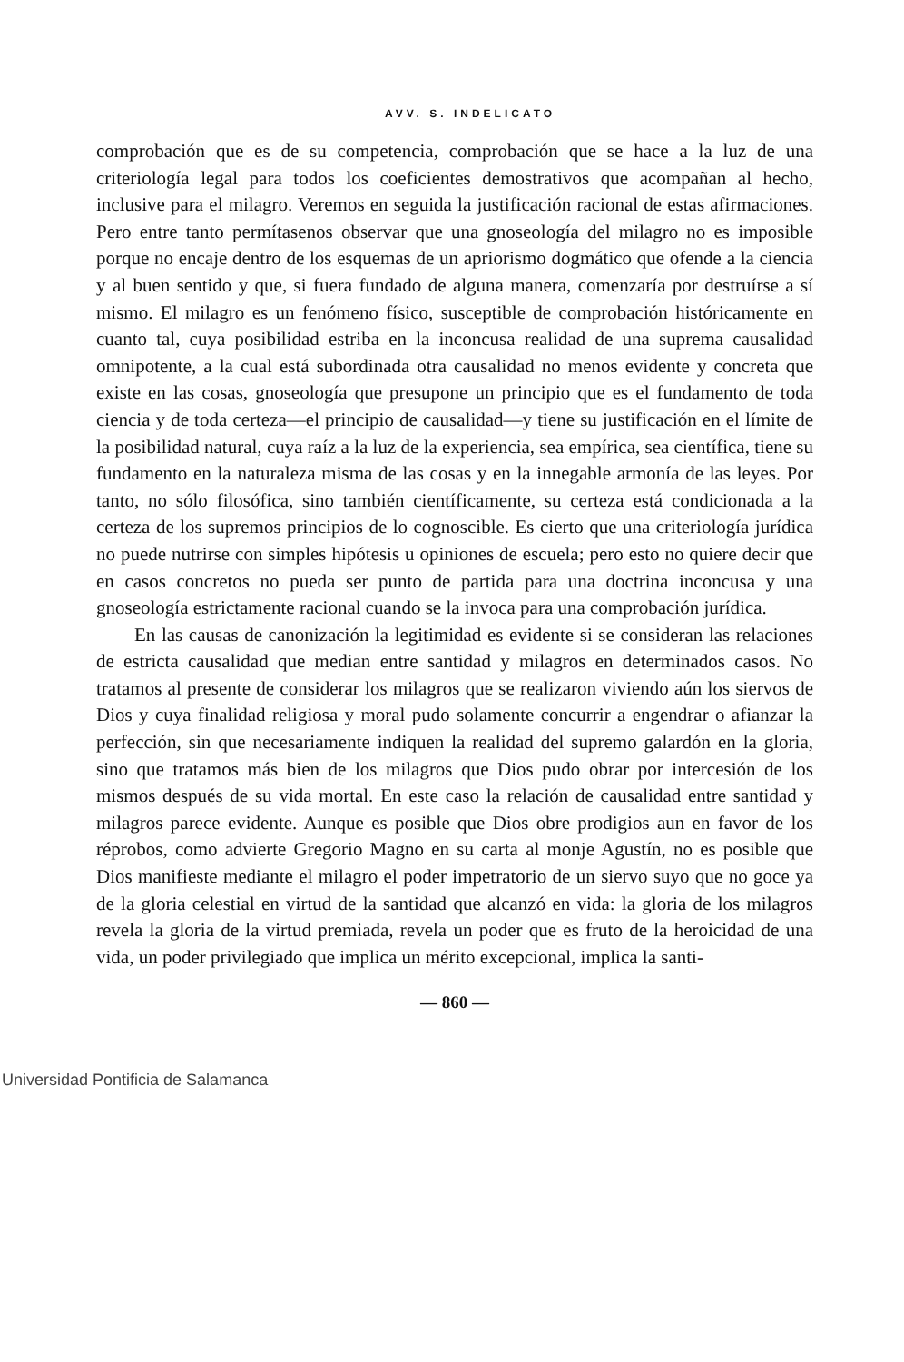AVV. S. INDELICATO
comprobación que es de su competencia, comprobación que se hace a la luz de una criteriología legal para todos los coeficientes demostrativos que acompañan al hecho, inclusive para el milagro. Veremos en seguida la justificación racional de estas afirmaciones. Pero entre tanto permítasenos observar que una gnoseología del milagro no es imposible porque no encaje dentro de los esquemas de un apriorismo dogmático que ofende a la ciencia y al buen sentido y que, si fuera fundado de alguna manera, comenzaría por destruírse a sí mismo. El milagro es un fenómeno físico, susceptible de comprobación históricamente en cuanto tal, cuya posibilidad estriba en la inconcusa realidad de una suprema causalidad omnipotente, a la cual está subordinada otra causalidad no menos evidente y concreta que existe en las cosas, gnoseología que presupone un principio que es el fundamento de toda ciencia y de toda certeza—el principio de causalidad—y tiene su justificación en el límite de la posibilidad natural, cuya raíz a la luz de la experiencia, sea empírica, sea científica, tiene su fundamento en la naturaleza misma de las cosas y en la innegable armonía de las leyes. Por tanto, no sólo filosófica, sino también científicamente, su certeza está condicionada a la certeza de los supremos principios de lo cognoscible. Es cierto que una criteriología jurídica no puede nutrirse con simples hipótesis u opiniones de escuela; pero esto no quiere decir que en casos concretos no pueda ser punto de partida para una doctrina inconcusa y una gnoseología estrictamente racional cuando se la invoca para una comprobación jurídica.
En las causas de canonización la legitimidad es evidente si se consideran las relaciones de estricta causalidad que median entre santidad y milagros en determinados casos. No tratamos al presente de considerar los milagros que se realizaron viviendo aún los siervos de Dios y cuya finalidad religiosa y moral pudo solamente concurrir a engendrar o afianzar la perfección, sin que necesariamente indiquen la realidad del supremo galardón en la gloria, sino que tratamos más bien de los milagros que Dios pudo obrar por intercesión de los mismos después de su vida mortal. En este caso la relación de causalidad entre santidad y milagros parece evidente. Aunque es posible que Dios obre prodigios aun en favor de los réprobos, como advierte Gregorio Magno en su carta al monje Agustín, no es posible que Dios manifieste mediante el milagro el poder impetratorio de un siervo suyo que no goce ya de la gloria celestial en virtud de la santidad que alcanzó en vida: la gloria de los milagros revela la gloria de la virtud premiada, revela un poder que es fruto de la heroicidad de una vida, un poder privilegiado que implica un mérito excepcional, implica la santi-
— 860 —
Universidad Pontificia de Salamanca